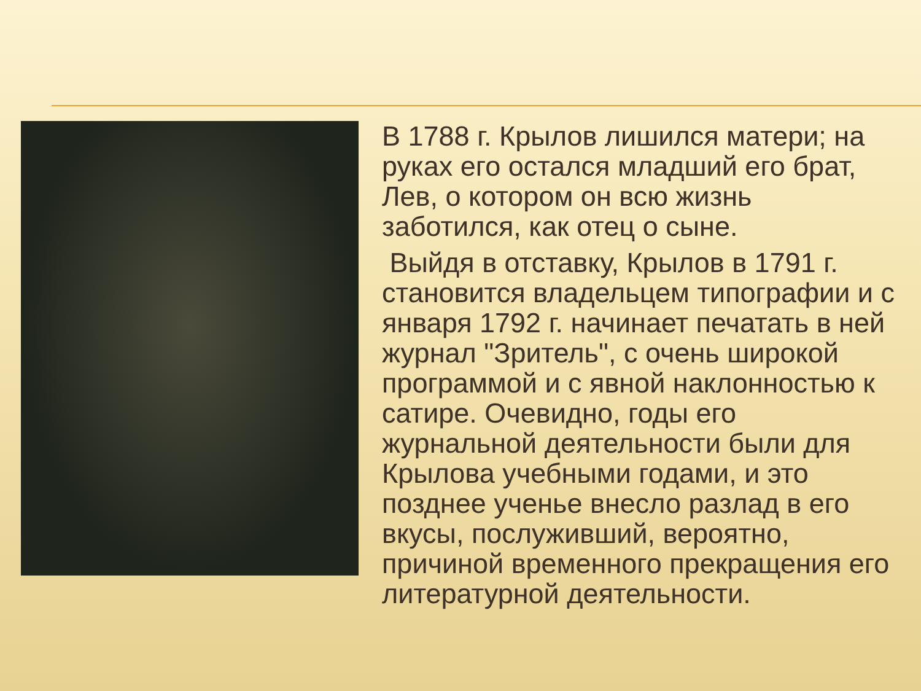В 1788 г. Крылов лишился матери; на руках его остался младший его брат, Лев, о котором он всю жизнь заботился, как отец о сыне.
Выйдя в отставку, Крылов в 1791 г. становится владельцем типографии и с января 1792 г. начинает печатать в ней журнал "Зритель", с очень широкой программой и с явной наклонностью к сатире. Очевидно, годы его журнальной деятельности были для Крылова учебными годами, и это позднее ученье внесло разлад в его вкусы, послуживший, вероятно, причиной временного прекращения его литературной деятельности.